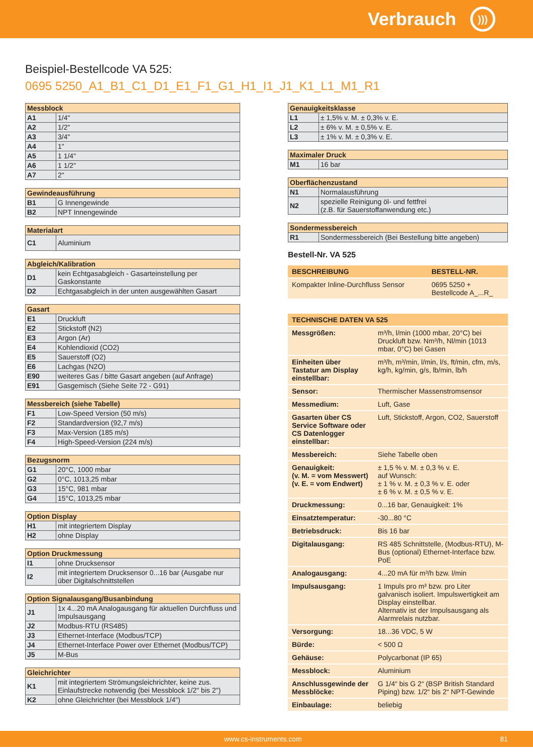Verbrauch
)))
Beispiel-Bestellcode VA 525:
0695 5250_A1_B1_C1_D1_E1_F1_G1_H1_I1_J1_K1_L1_M1_R1
| Messblock | |
| --- | --- |
| A1 | 1/4" |
| A2 | 1/2" |
| A3 | 3/4" |
| A4 | 1" |
| A5 | 1 1/4" |
| A6 | 1 1/2" |
| A7 | 2" |
| Gewindeausführung | |
| --- | --- |
| B1 | G Innengewinde |
| B2 | NPT Innengewinde |
| Materialart | |
| --- | --- |
| C1 | Aluminium |
| Abgleich/Kalibration | |
| --- | --- |
| D1 | kein Echtgasabgleich - Gasarteinstellung per Gaskonstante |
| D2 | Echtgasabgleich in der unten ausgewählten Gasart |
| Gasart | |
| --- | --- |
| E1 | Druckluft |
| E2 | Stickstoff (N2) |
| E3 | Argon (Ar) |
| E4 | Kohlendioxid (CO2) |
| E5 | Sauerstoff (O2) |
| E6 | Lachgas (N2O) |
| E90 | weiteres Gas / bitte Gasart angeben (auf Anfrage) |
| E91 | Gasgemisch (Siehe Seite 72 - G91) |
| Messbereich (siehe Tabelle) | |
| --- | --- |
| F1 | Low-Speed Version (50 m/s) |
| F2 | Standardversion (92,7 m/s) |
| F3 | Max-Version (185 m/s) |
| F4 | High-Speed-Version (224 m/s) |
| Bezugsnorm | |
| --- | --- |
| G1 | 20°C, 1000 mbar |
| G2 | 0°C, 1013,25 mbar |
| G3 | 15°C, 981 mbar |
| G4 | 15°C, 1013,25 mbar |
| Option Display | |
| --- | --- |
| H1 | mit integriertem Display |
| H2 | ohne Display |
| Option Druckmessung | |
| --- | --- |
| I1 | ohne Drucksensor |
| I2 | mit integriertem Drucksensor 0...16 bar (Ausgabe nur über Digitalschnittstellen |
| Option Signalausgang/Busanbindung | |
| --- | --- |
| J1 | 1x 4...20 mA Analogausgang für aktuellen Durchfluss und Impulsausgang |
| J2 | Modbus-RTU (RS485) |
| J3 | Ethernet-Interface (Modbus/TCP) |
| J4 | Ethernet-Interface Power over Ethernet (Modbus/TCP) |
| J5 | M-Bus |
| Gleichrichter | |
| --- | --- |
| K1 | mit integriertem Strömungsleichrichter, keine zus. Einlaufstrecke notwendig (bei Messblock 1/2" bis 2") |
| K2 | ohne Gleichrichter (bei Messblock 1/4") |
| Genauigkeitsklasse | |
| --- | --- |
| L1 | ± 1,5% v. M. ± 0,3% v. E. |
| L2 | ± 6% v. M. ± 0,5% v. E. |
| L3 | ± 1% v. M. ± 0,3% v. E. |
| Maximaler Druck | |
| --- | --- |
| M1 | 16 bar |
| Oberflächenzustand | |
| --- | --- |
| N1 | Normalausführung |
| N2 | spezielle Reinigung öl- und fettfrei (z.B. für Sauerstoffanwendung etc.) |
| Sondermessbereich | |
| --- | --- |
| R1 | Sondermessbereich (Bei Bestellung bitte angeben) |
Bestell-Nr. VA 525
| BESCHREIBUNG | BESTELL-NR. |
| --- | --- |
| Kompakter Inline-Durchfluss Sensor | 0695 5250 + Bestellcode A_...R_ |
| TECHNISCHE DATEN VA 525 | |
| --- | --- |
| Messgrößen: | m³/h, l/min (1000 mbar, 20°C) bei Druckluft bzw. Nm³/h, Nl/min (1013 mbar, 0°C) bei Gasen |
| Einheiten über Tastatur am Display einstellbar: | m³/h, m³/min, l/min, l/s, ft/min, cfm, m/s, kg/h, kg/min, g/s, lb/min, lb/h |
| Sensor: | Thermischer Massenstromsensor |
| Messmedium: | Luft, Gase |
| Gasarten über CS Service Software oder CS Datenlogger einstellbar: | Luft, Stickstoff, Argon, CO2, Sauerstoff |
| Messbereich: | Siehe Tabelle oben |
| Genauigkeit: (v. M. = vom Messwert) (v. E. = vom Endwert) | ± 1,5 % v. M. ± 0,3 % v. E. auf Wunsch: ± 1 % v. M. ± 0,3 % v. E. oder ± 6 % v. M. ± 0,5 % v. E. |
| Druckmessung: | 0...16 bar, Genauigkeit: 1% |
| Einsatztemperatur: | -30...80 °C |
| Betriebsdruck: | Bis 16 bar |
| Digitalausgang: | RS 485 Schnittstelle, (Modbus-RTU), M-Bus (optional) Ethernet-Interface bzw. PoE |
| Analogausgang: | 4...20 mA für m³/h bzw. l/min |
| Impulsausgang: | 1 Impuls pro m³ bzw. pro Liter galvanisch isoliert. Impulswertigkeit am Display einstellbar. Alternativ ist der Impulsausgang als Alarmrelais nutzbar. |
| Versorgung: | 18...36 VDC, 5 W |
| Bürde: | < 500 Ω |
| Gehäuse: | Polycarbonat (IP 65) |
| Messblock: | Aluminium |
| Anschlussgewinde der Messblöcke: | G 1/4“ bis G 2“ (BSP British Standard Piping) bzw. 1/2“ bis 2“ NPT-Gewinde |
| Einbaulage: | beliebig |
www.cs-instruments.com 81